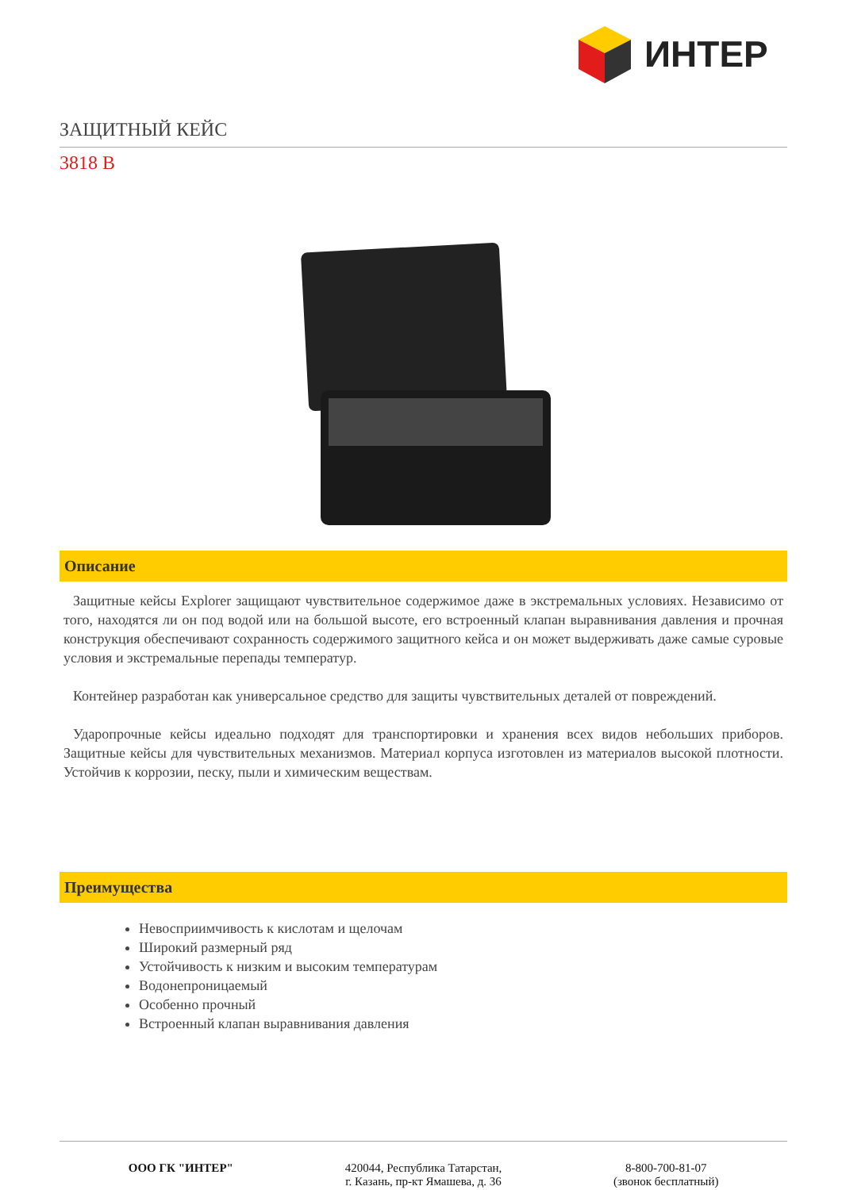ИНТЕР
ЗАЩИТНЫЙ КЕЙС
3818 B
Описание
Защитные кейсы Explorer защищают чувствительное содержимое даже в экстремальных условиях. Независимо от того, находятся ли он под водой или на большой высоте, его встроенный клапан выравнивания давления и прочная конструкция обеспечивают сохранность содержимого защитного кейса и он может выдерживать даже самые суровые условия и экстремальные перепады температур.
Контейнер разработан как универсальное средство для защиты чувствительных деталей от повреждений.
Ударопрочные кейсы идеально подходят для транспортировки и хранения всех видов небольших приборов. Защитные кейсы для чувствительных механизмов. Материал корпуса изготовлен из материалов высокой плотности. Устойчив к коррозии, песку, пыли и химическим веществам.
Преимущества
Невосприимчивость к кислотам и щелочам
Широкий размерный ряд
Устойчивость к низким и высоким температурам
Водонепроницаемый
Особенно прочный
Встроенный клапан выравнивания давления
ООО ГК "ИНТЕР" 420044, Республика Татарстан,
г. Казань, пр-кт Ямашева, д. 36
8-800-700-81-07
(звонок бесплатный)